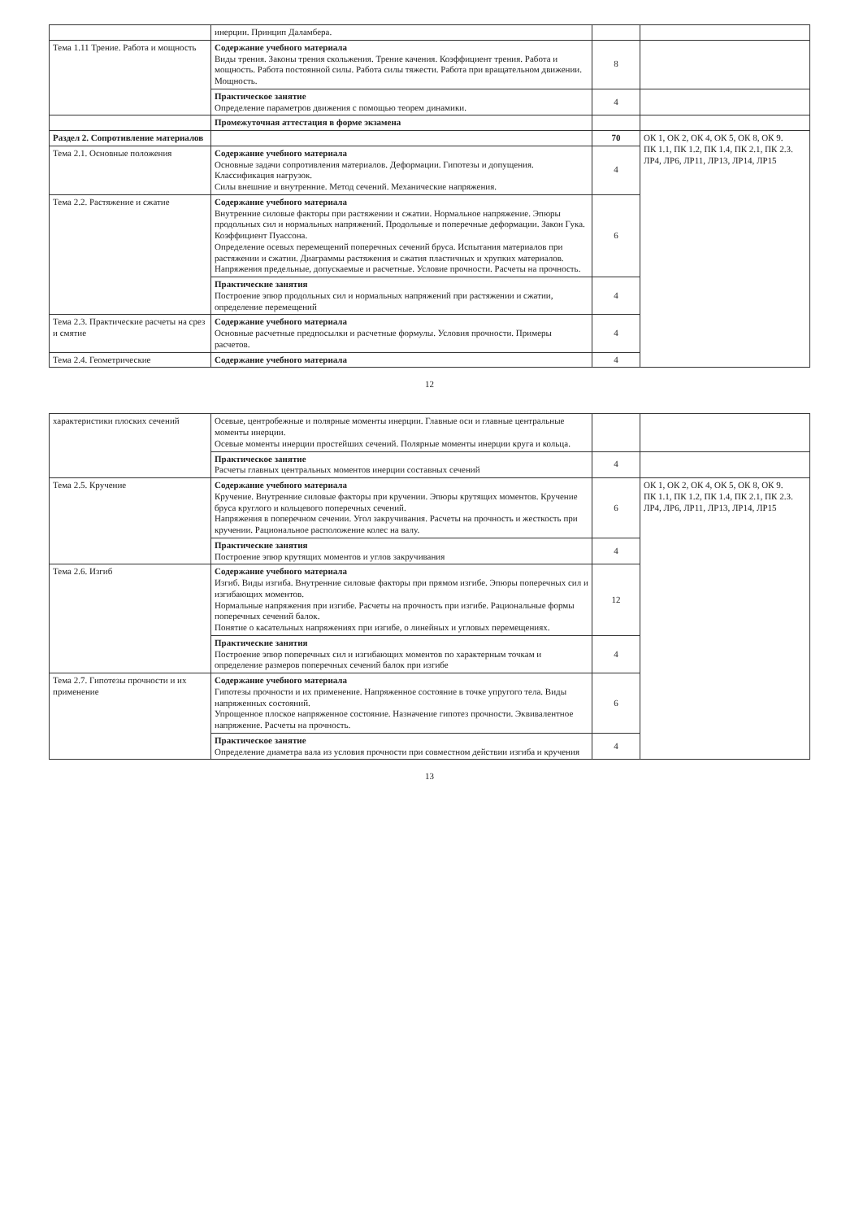| | инерции. Принцип Даламбера. | | |
| Тема 1.11 Трение. Работа и мощность | Содержание учебного материала Виды трения. Законы трения скольжения. Трение качения. Коэффициент трения. Работа и мощность. Работа постоянной силы. Работа силы тяжести. Работа при вращательном движении. Мощность. | 8 | |
| | Практическое занятие Определение параметров движения с помощью теорем динамики. | 4 | |
| | Промежуточная аттестация в форме экзамена | | |
| Раздел 2. Сопротивление материалов | | 70 | ОК 1, ОК 2, ОК 4, ОК 5, ОК 8, ОК 9. ПК 1.1, ПК 1.2, ПК 1.4, ПК 2.1, ПК 2.3. ЛР4, ЛР6, ЛР11, ЛР13, ЛР14, ЛР15 |
| Тема 2.1. Основные положения | Содержание учебного материала Основные задачи сопротивления материалов. Деформации. Гипотезы и допущения. Классификация нагрузок. Силы внешние и внутренние. Метод сечений. Механические напряжения. | 4 | |
| Тема 2.2. Растяжение и сжатие | Содержание учебного материала Внутренние силовые факторы при растяжении и сжатии. Нормальное напряжение. Эпюры продольных сил и нормальных напряжений. Продольные и поперечные деформации. Закон Гука. Коэффициент Пуассона. Определение осевых перемещений поперечных сечений бруса. Испытания материалов при растяжении и сжатии. Диаграммы растяжения и сжатия пластичных и хрупких материалов. Напряжения предельные, допускаемые и расчетные. Условие прочности. Расчеты на прочность. | 6 | |
| | Практические занятия Построение эпюр продольных сил и нормальных напряжений при растяжении и сжатии, определение перемещений | 4 | |
| Тема 2.3. Практические расчеты на срез и смятие | Содержание учебного материала Основные расчетные предпосылки и расчетные формулы. Условия прочности. Примеры расчетов. | 4 | |
| Тема 2.4. Геометрические | Содержание учебного материала | 4 | |
12
| характеристики плоских сечений | Осевые, центробежные и полярные моменты инерции. Главные оси и главные центральные моменты инерции. Осевые моменты инерции простейших сечений. Полярные моменты инерции круга и кольца. | | |
| | Практическое занятие Расчеты главных центральных моментов инерции составных сечений | 4 | |
| Тема 2.5. Кручение | Содержание учебного материала Кручение. Внутренние силовые факторы при кручении. Эпюры крутящих моментов. Кручение бруса круглого и кольцевого поперечных сечений. Напряжения в поперечном сечении. Угол закручивания. Расчеты на прочность и жесткость при кручении. Рациональное расположение колес на валу. | 6 | ОК 1, ОК 2, ОК 4, ОК 5, ОК 8, ОК 9. ПК 1.1, ПК 1.2, ПК 1.4, ПК 2.1, ПК 2.3. ЛР4, ЛР6, ЛР11, ЛР13, ЛР14, ЛР15 |
| | Практические занятия Построение эпюр крутящих моментов и углов закручивания | 4 | |
| Тема 2.6. Изгиб | Содержание учебного материала Изгиб. Виды изгиба. Внутренние силовые факторы при прямом изгибе. Эпюры поперечных сил и изгибающих моментов. Нормальные напряжения при изгибе. Расчеты на прочность при изгибе. Рациональные формы поперечных сечений балок. Понятие о касательных напряжениях при изгибе, о линейных и угловых перемещениях. | 12 | |
| | Практические занятия Построение эпюр поперечных сил и изгибающих моментов по характерным точкам и определение размеров поперечных сечений балок при изгибе | 4 | |
| Тема 2.7. Гипотезы прочности и их применение | Содержание учебного материала Гипотезы прочности и их применение. Напряженное состояние в точке упругого тела. Виды напряженных состояний. Упрощенное плоское напряженное состояние. Назначение гипотез прочности. Эквивалентное напряжение. Расчеты на прочность. | 6 | |
| | Практическое занятие Определение диаметра вала из условия прочности при совместном действии изгиба и кручения | 4 | |
13